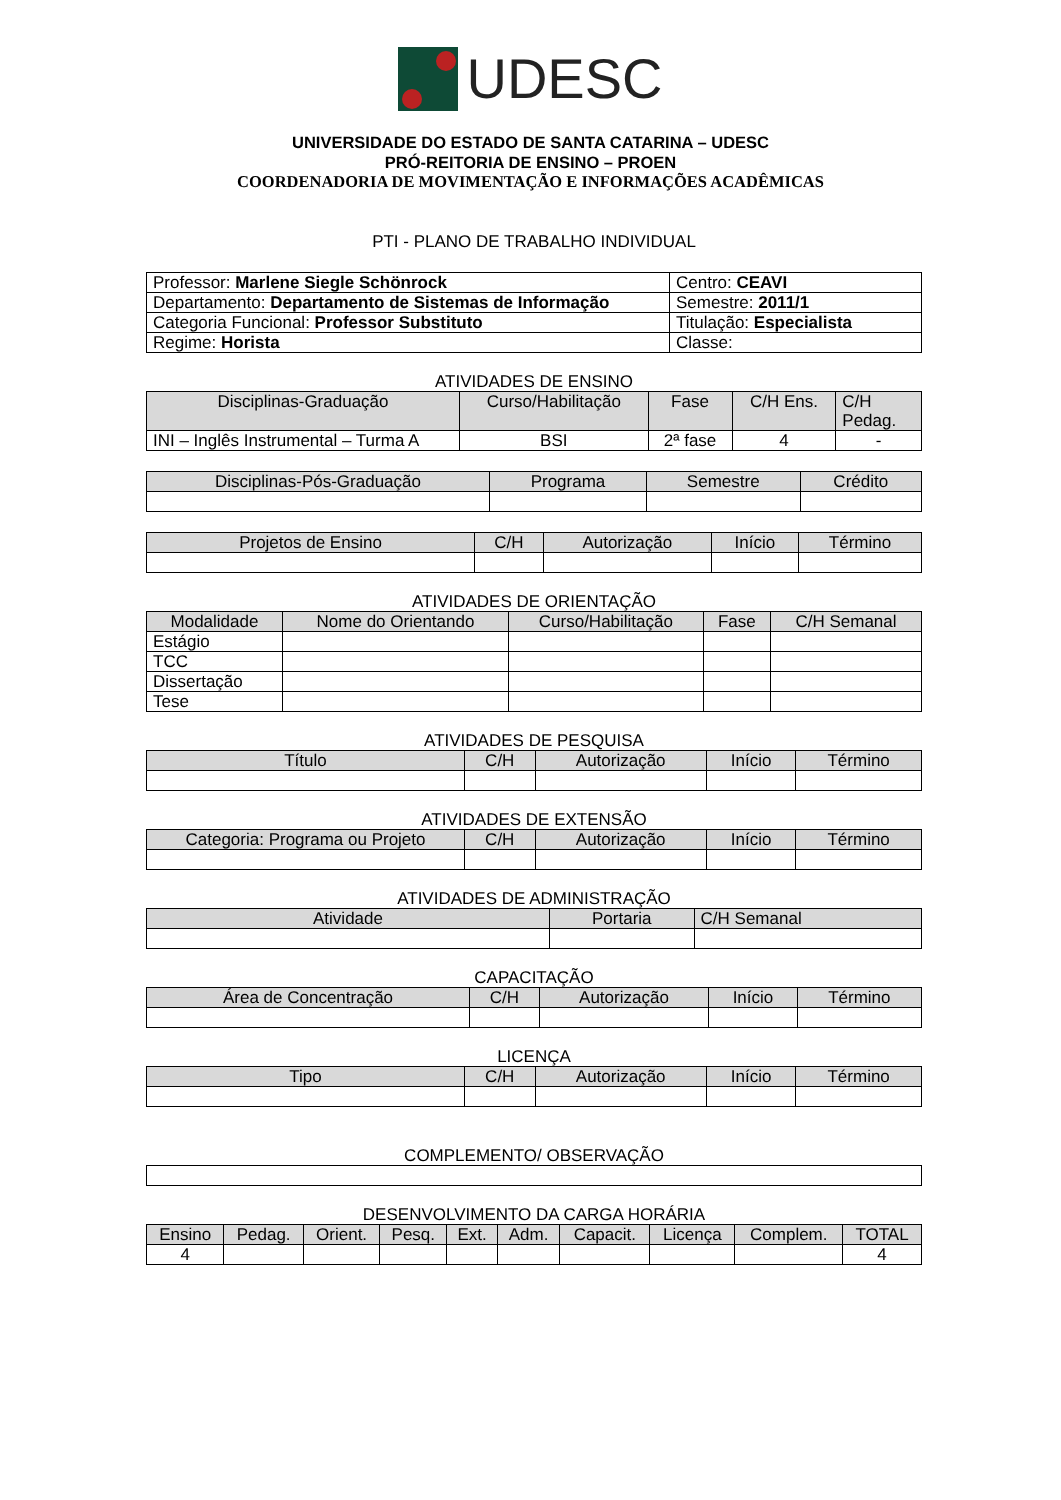UDESC
UNIVERSIDADE DO ESTADO DE SANTA CATARINA – UDESC
PRÓ-REITORIA DE ENSINO – PROEN
COORDENADORIA DE MOVIMENTAÇÃO E INFORMAÇÕES ACADÊMICAS
PTI - PLANO DE TRABALHO INDIVIDUAL
| Professor: Marlene Siegle Schönrock | Centro: CEAVI |
| Departamento: Departamento de Sistemas de Informação | Semestre: 2011/1 |
| Categoria Funcional: Professor Substituto | Titulação: Especialista |
| Regime: Horista | Classe: |
ATIVIDADES DE ENSINO
| Disciplinas-Graduação | Curso/Habilitação | Fase | C/H Ens. | C/H Pedag. |
| --- | --- | --- | --- | --- |
| INI – Inglês Instrumental – Turma A | BSI | 2ª fase | 4 | - |
| Disciplinas-Pós-Graduação | Programa | Semestre | Crédito |
| --- | --- | --- | --- |
| Projetos de Ensino | C/H | Autorização | Início | Término |
| --- | --- | --- | --- | --- |
ATIVIDADES DE ORIENTAÇÃO
| Modalidade | Nome do Orientando | Curso/Habilitação | Fase | C/H Semanal |
| --- | --- | --- | --- | --- |
| Estágio | | | | |
| TCC | | | | |
| Dissertação | | | | |
| Tese | | | | |
ATIVIDADES DE PESQUISA
| Título | C/H | Autorização | Início | Término |
| --- | --- | --- | --- | --- |
ATIVIDADES DE EXTENSÃO
| Categoria: Programa ou Projeto | C/H | Autorização | Início | Término |
| --- | --- | --- | --- | --- |
ATIVIDADES DE ADMINISTRAÇÃO
| Atividade | Portaria | C/H Semanal |
| --- | --- | --- |
CAPACITAÇÃO
| Área de Concentração | C/H | Autorização | Início | Término |
| --- | --- | --- | --- | --- |
LICENÇA
| Tipo | C/H | Autorização | Início | Término |
| --- | --- | --- | --- | --- |
COMPLEMENTO/ OBSERVAÇÃO
DESENVOLVIMENTO DA CARGA HORÁRIA
| Ensino | Pedag. | Orient. | Pesq. | Ext. | Adm. | Capacit. | Licença | Complem. | TOTAL |
| --- | --- | --- | --- | --- | --- | --- | --- | --- | --- |
| 4 | | | | | | | | | 4 |